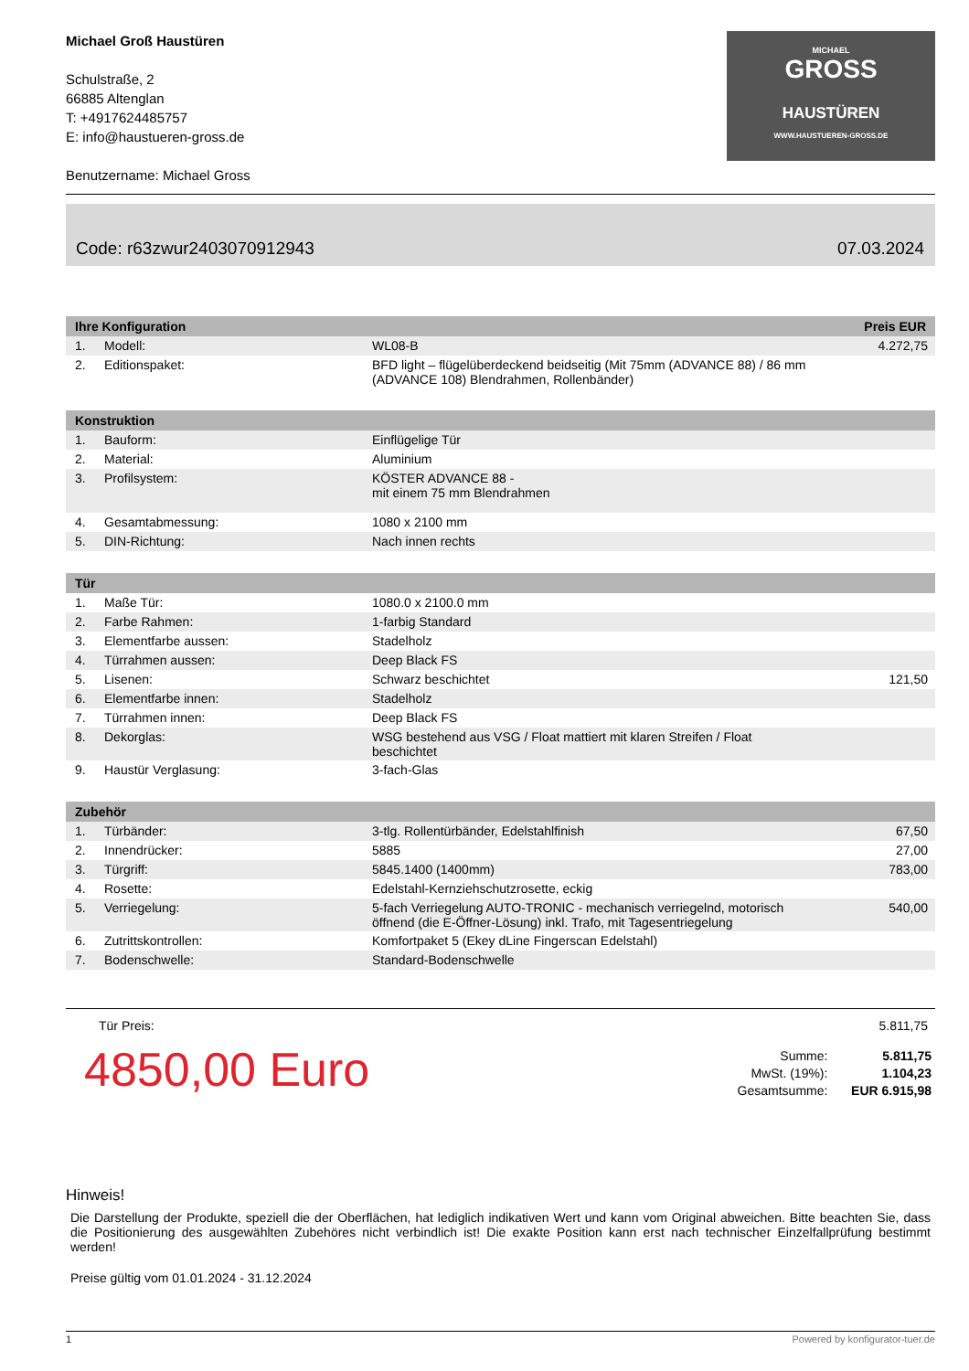Michael Groß Haustüren
Schulstraße, 2
66885 Altenglan
T: +4917624485757
E: info@haustueren-gross.de
Benutzername: Michael Gross
MICHAEL
GROSS
HAUSTÜREN
WWW.HAUSTUEREN-GROSS.DE
Code: r63zwur2403070912943 07.03.2024
| Ihre Konfiguration | | | Preis EUR |
| --- | --- | --- | --- |
| 1. | Modell: | WL08-B | 4.272,75 |
| 2. | Editionspaket: | BFD light – flügelüberdeckend beidseitig (Mit 75mm (ADVANCE 88) / 86 mm (ADVANCE 108) Blendrahmen, Rollenbänder) | |
| Konstruktion | | | |
| 1. | Bauform: | Einflügelige Tür | |
| 2. | Material: | Aluminium | |
| 3. | Profilsystem: | KÖSTER ADVANCE 88 - mit einem 75 mm Blendrahmen | |
| 4. | Gesamtabmessung: | 1080 x 2100 mm | |
| 5. | DIN-Richtung: | Nach innen rechts | |
| Tür | | | |
| 1. | Maße Tür: | 1080.0 x 2100.0 mm | |
| 2. | Farbe Rahmen: | 1-farbig Standard | |
| 3. | Elementfarbe aussen: | Stadelholz | |
| 4. | Türrahmen aussen: | Deep Black FS | |
| 5. | Lisenen: | Schwarz beschichtet | 121,50 |
| 6. | Elementfarbe innen: | Stadelholz | |
| 7. | Türrahmen innen: | Deep Black FS | |
| 8. | Dekorglas: | WSG bestehend aus VSG / Float mattiert mit klaren Streifen / Float beschichtet | |
| 9. | Haustür Verglasung: | 3-fach-Glas | |
| Zubehör | | | |
| 1. | Türbänder: | 3-tlg. Rollentürbänder, Edelstahlfinish | 67,50 |
| 2. | Innendrücker: | 5885 | 27,00 |
| 3. | Türgriff: | 5845.1400 (1400mm) | 783,00 |
| 4. | Rosette: | Edelstahl-Kernziehschutzrosette, eckig | |
| 5. | Verriegelung: | 5-fach Verriegelung AUTO-TRONIC - mechanisch verriegelnd, motorisch öffnend (die E-Öffner-Lösung) inkl. Trafo, mit Tagesentriegelung | 540,00 |
| 6. | Zutrittskontrollen: | Komfortpaket 5 (Ekey dLine Fingerscan Edelstahl) | |
| 7. | Bodenschwelle: | Standard-Bodenschwelle | |
Tür Preis: 5.811,75
4850,00 Euro
| Summe: | 5.811,75 |
| MwSt. (19%): | 1.104,23 |
| Gesamtsumme: | EUR 6.915,98 |
Hinweis!
Die Darstellung der Produkte, speziell die der Oberflächen, hat lediglich indikativen Wert und kann vom Original abweichen. Bitte beachten Sie, dass die Positionierung des ausgewählten Zubehöres nicht verbindlich ist! Die exakte Position kann erst nach technischer Einzelfallprüfung bestimmt werden!
Preise gültig vom 01.01.2024 - 31.12.2024
1 Powered by konfigurator-tuer.de